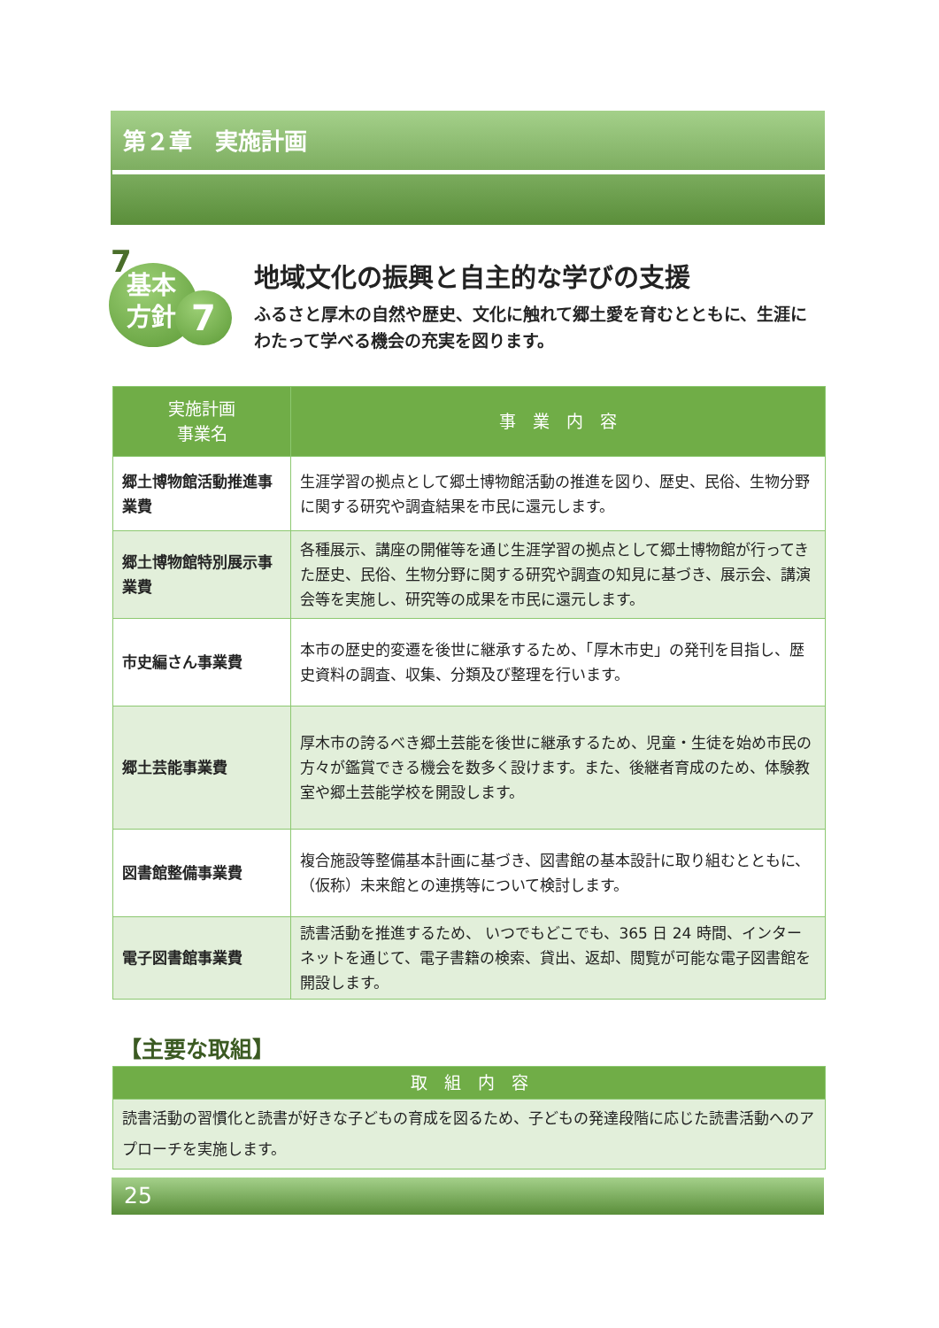第２章　実施計画
7
基本
方針
7
地域文化の振興と自主的な学びの支援
ふるさと厚木の自然や歴史、文化に触れて郷土愛を育むとともに、生涯にわたって学べる機会の充実を図ります。
| 実施計画 事業名 | 事 業 内 容 |
| --- | --- |
| 郷土博物館活動推進事業費 | 生涯学習の拠点として郷土博物館活動の推進を図り、歴史、民俗、生物分野に関する研究や調査結果を市民に還元します。 |
| 郷土博物館特別展示事業費 | 各種展示、講座の開催等を通じ生涯学習の拠点として郷土博物館が行ってきた歴史、民俗、生物分野に関する研究や調査の知見に基づき、展示会、講演会等を実施し、研究等の成果を市民に還元します。 |
| 市史編さん事業費 | 本市の歴史的変遷を後世に継承するため、「厚木市史」の発刊を目指し、歴史資料の調査、収集、分類及び整理を行います。 |
| 郷土芸能事業費 | 厚木市の誇るべき郷土芸能を後世に継承するため、児童・生徒を始め市民の方々が鑑賞できる機会を数多く設けます。また、後継者育成のため、体験教室や郷土芸能学校を開設します。 |
| 図書館整備事業費 | 複合施設等整備基本計画に基づき、図書館の基本設計に取り組むとともに、（仮称）未来館との連携等について検討します。 |
| 電子図書館事業費 | 読書活動を推進するため、 いつでもどこでも、365 日 24 時間、インターネットを通じて、電子書籍の検索、貸出、返却、閲覧が可能な電子図書館を開設します。 |
【主要な取組】
| 取 組 内 容 |
| --- |
| 読書活動の習慣化と読書が好きな子どもの育成を図るため、子どもの発達段階に応じた読書活動へのアプローチを実施します。 |
25